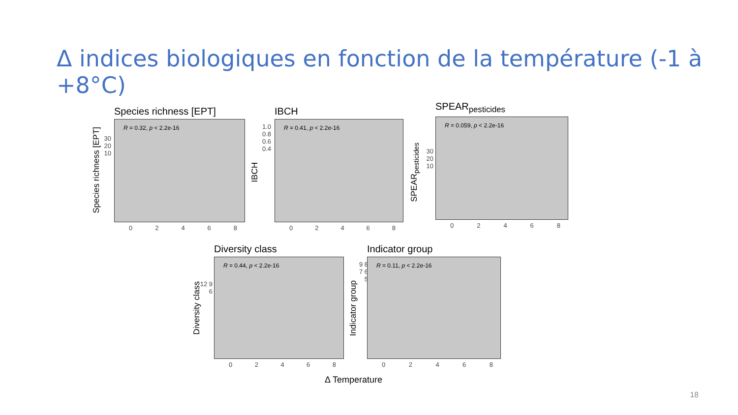Δ indices biologiques en fonction de la température (-1 à +8°C)
Species richness [EPT]
R = 0.32, p < 2.2e-16
0 2 4 6 8
Species richness [EPT]
30 20 10
IBCH
R = 0.41, p < 2.2e-16
0 2 4 6 8
IBCH
1.0 0.8 0.6 0.4
SPEAR<sub>pesticides</sub>
R = 0.059, p < 2.2e-16
0 2 4 6 8
SPEAR<sub>pesticides</sub>
30 20 10
Diversity class
R = 0.44, p < 2.2e-16
0 2 4 6 8
Diversity class
12 9 6
Indicator group
R = 0.11, p < 2.2e-16
0 2 4 6 8
Indicator group
9 8 7 6 5
Δ Temperature
18